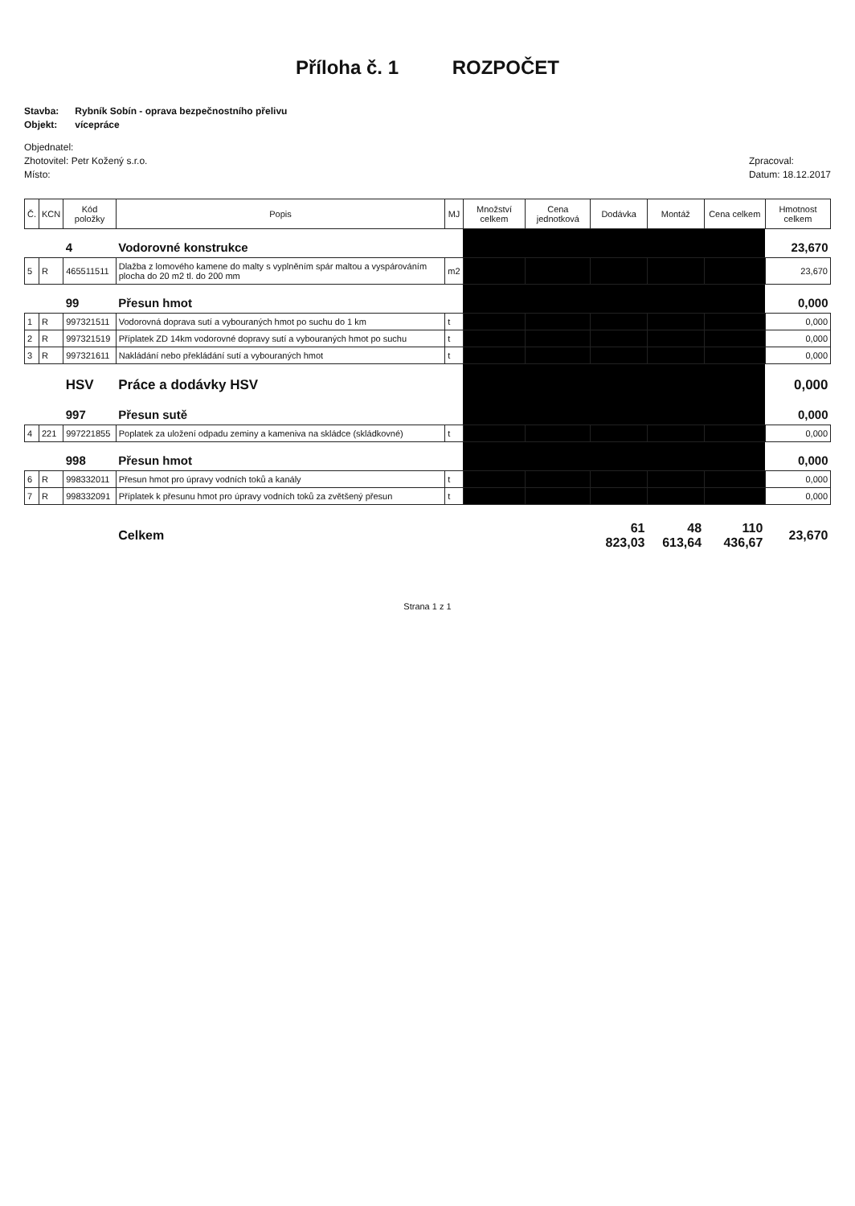Příloha č. 1 ROZPOČET
Stavba: Rybník Sobín - oprava bezpečnostního přelivu
Objekt: vícepráce
Objednatel:
Zhotovitel: Petr Kožený s.r.o.
Místo:
Zpracoval:
Datum: 18.12.2017
| Č. | KCN | Kód položky | Popis | MJ | Množství celkem | Cena jednotková | Dodávka | Montáž | Cena celkem | Hmotnost celkem |
| --- | --- | --- | --- | --- | --- | --- | --- | --- | --- | --- |
| | | 4 | Vodorovné konstrukce | | | | | | | 23,670 |
| 5 | R | 465511511 | Dlažba z lomového kamene do malty s vyplněním spár maltou a vyspárováním plocha do 20 m2 tl. do 200 mm | m2 | | | | | | 23,670 |
| | | 99 | Přesun hmot | | | | | | | 0,000 |
| 1 | R | 997321511 | Vodorovná doprava sutí a vybouraných hmot po suchu do 1 km | t | | | | | | 0,000 |
| 2 | R | 997321519 | Příplatek ZD 14km vodorovné dopravy sutí a vybouraných hmot po suchu | t | | | | | | 0,000 |
| 3 | R | 997321611 | Nakládání nebo překládání sutí a vybouraných hmot | t | | | | | | 0,000 |
| | | HSV | Práce a dodávky HSV | | | | | | | 0,000 |
| | | 997 | Přesun sutě | | | | | | | 0,000 |
| 4 | 221 | 997221855 | Poplatek za uložení odpadu zeminy a kameniva na skládce (skládkovné) | t | | | | | | 0,000 |
| | | 998 | Přesun hmot | | | | | | | 0,000 |
| 6 | R | 998332011 | Přesun hmot pro úpravy vodních toků a kanály | t | | | | | | 0,000 |
| 7 | R | 998332091 | Příplatek k přesunu hmot pro úpravy vodních toků za zvětšený přesun | t | | | | | | 0,000 |
| | | | Celkem | | | | 61 823,03 | 48 613,64 | 110 436,67 | 23,670 |
Strana 1 z 1